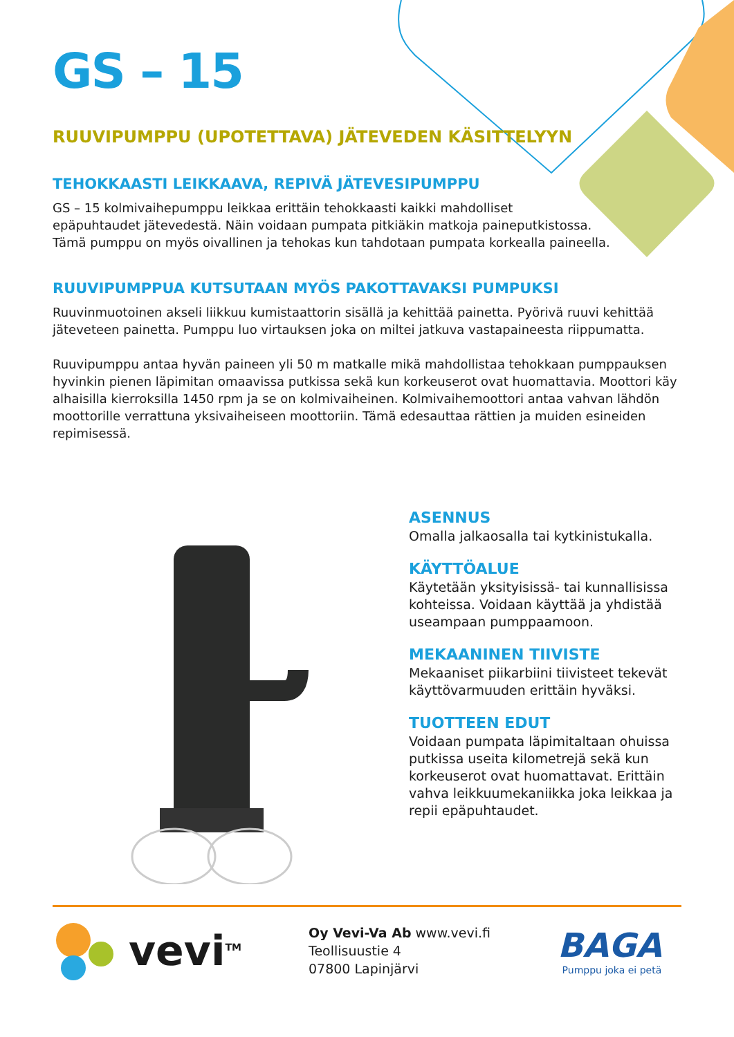GS – 15
RUUVIPUMPPU (UPOTETTAVA) JÄTEVEDEN KÄSITTELYYN
TEHOKKAASTI LEIKKAAVA, REPIVÄ JÄTEVESIPUMPPU
GS – 15 kolmivaihepumppu leikkaa erittäin tehokkaasti kaikki mahdolliset
epäpuhtaudet jätevedestä. Näin voidaan pumpata pitkiäkin matkoja paineputkistossa.
Tämä pumppu on myös oivallinen ja tehokas kun tahdotaan pumpata korkealla paineella.
RUUVIPUMPPUA KUTSUTAAN MYÖS PAKOTTAVAKSI PUMPUKSI
Ruuvinmuotoinen akseli liikkuu kumistaattorin sisällä ja kehittää painetta. Pyörivä ruuvi kehittää jäteveteen painetta. Pumppu luo virtauksen joka on miltei jatkuva vastapaineesta riippumatta.
Ruuvipumppu antaa hyvän paineen yli 50 m matkalle mikä mahdollistaa tehokkaan pumppauksen hyvinkin pienen läpimitan omaavissa putkissa sekä kun korkeuserot ovat huomattavia. Moottori käy alhaisilla kierroksilla 1450 rpm ja se on kolmivaiheinen. Kolmivaihemoottori antaa vahvan lähdön moottorille verrattuna yksivaiheiseen moottoriin. Tämä edesauttaa rättien ja muiden esineiden repimisessä.
ASENNUS
Omalla jalkaosalla tai kytkinistukalla.
KÄYTTÖALUE
Käytetään yksityisissä- tai kunnallisissa kohteissa. Voidaan käyttää ja yhdistää useampaan pumppaamoon.
MEKAANINEN TIIVISTE
Mekaaniset piikarbiini tiivisteet tekevät käyttövarmuuden erittäin hyväksi.
TUOTTEEN EDUT
Voidaan pumpata läpimitaltaan ohuissa putkissa useita kilometrejä sekä kun korkeuserot ovat huomattavat. Erittäin vahva leikkuumekaniikka joka leikkaa ja repii epäpuhtaudet.
vevi<sup>TM</sup>
Oy Vevi-Va Ab www.vevi.fi
Teollisuustie 4
07800 Lapinjärvi
BAGA
Pumppu joka ei petä